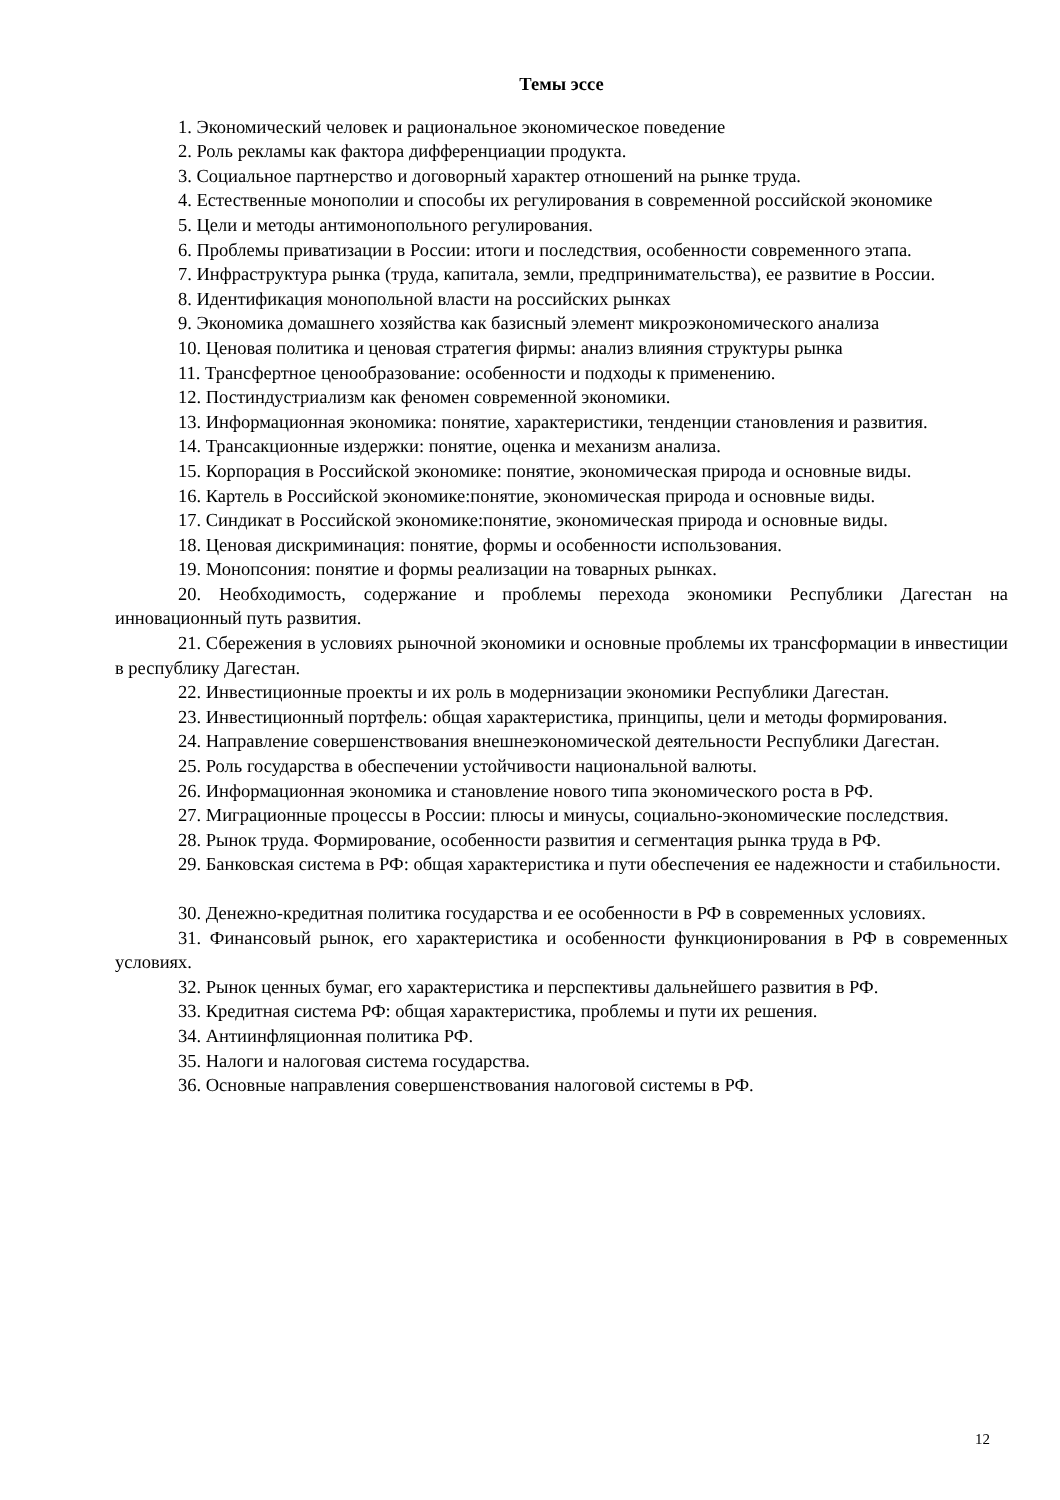Темы эссе
1. Экономический человек и рациональное экономическое поведение
2. Роль рекламы как фактора дифференциации продукта.
3. Социальное партнерство и договорный характер отношений на рынке труда.
4. Естественные монополии и способы их регулирования в современной российской экономике
5. Цели и методы антимонопольного регулирования.
6. Проблемы приватизации в России: итоги и последствия, особенности современного этапа.
7. Инфраструктура рынка (труда, капитала, земли, предпринимательства), ее развитие в России.
8. Идентификация монопольной власти на российских рынках
9. Экономика домашнего хозяйства как базисный элемент микроэкономического анализа
10. Ценовая политика и ценовая стратегия фирмы: анализ влияния структуры рынка
11. Трансфертное ценообразование: особенности и подходы к применению.
12. Постиндустриализм как феномен современной экономики.
13. Информационная экономика: понятие, характеристики, тенденции становления и развития.
14. Трансакционные издержки: понятие, оценка и механизм анализа.
15. Корпорация в Российской экономике: понятие, экономическая природа и основные виды.
16. Картель в Российской экономике:понятие, экономическая природа и основные виды.
17. Синдикат в Российской экономике:понятие, экономическая природа и основные виды.
18. Ценовая дискриминация: понятие, формы и особенности использования.
19. Монопсония: понятие и формы реализации на товарных рынках.
20. Необходимость, содержание и проблемы перехода экономики Республики Дагестан на инновационный путь развития.
21. Сбережения в условиях рыночной экономики и основные проблемы их трансформации в инвестиции в республику Дагестан.
22. Инвестиционные проекты и их роль в модернизации экономики Республики Дагестан.
23. Инвестиционный портфель: общая характеристика, принципы, цели и методы формирования.
24. Направление совершенствования внешнеэкономической деятельности Республики Дагестан.
25. Роль государства в обеспечении устойчивости национальной валюты.
26. Информационная экономика и становление нового типа экономического роста в РФ.
27. Миграционные процессы в России: плюсы и минусы, социально-экономические последствия.
28. Рынок труда. Формирование, особенности развития и сегментация рынка труда в РФ.
29. Банковская система в РФ: общая характеристика и пути обеспечения ее надежности и стабильности.
30. Денежно-кредитная политика государства и ее особенности в РФ в современных условиях.
31. Финансовый рынок, его характеристика и особенности функционирования в РФ в современных условиях.
32. Рынок ценных бумаг, его характеристика и перспективы дальнейшего развития в РФ.
33. Кредитная система РФ: общая характеристика, проблемы и пути их решения.
34. Антиинфляционная политика РФ.
35. Налоги и налоговая система государства.
36. Основные направления совершенствования налоговой системы в РФ.
12